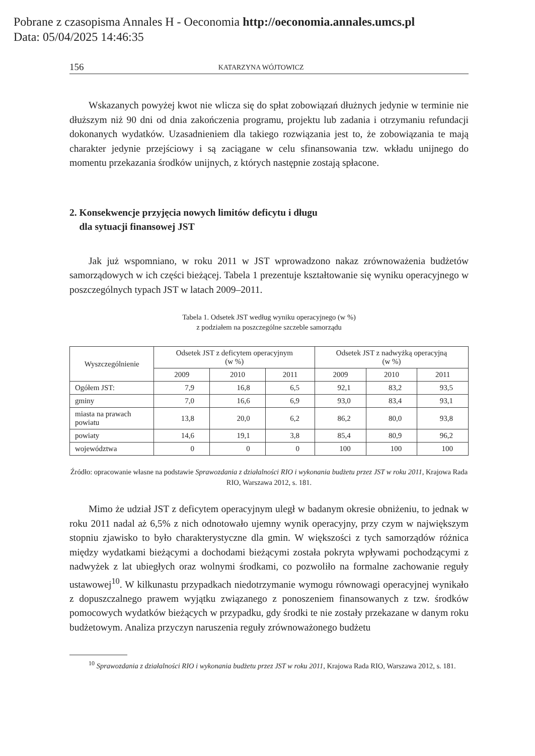Pobrane z czasopisma Annales H - Oeconomia http://oeconomia.annales.umcs.pl
Data: 05/04/2025 14:46:35
156 KATARZYNA WÓJTOWICZ
Wskazanych powyżej kwot nie wlicza się do spłat zobowiązań dłużnych jedynie w terminie nie dłuższym niż 90 dni od dnia zakończenia programu, projektu lub zadania i otrzymaniu refundacji dokonanych wydatków. Uzasadnieniem dla takiego rozwiązania jest to, że zobowiązania te mają charakter jedynie przejściowy i są zaciągane w celu sfinansowania tzw. wkładu unijnego do momentu przekazania środków unijnych, z których następnie zostają spłacone.
2. Konsekwencje przyjęcia nowych limitów deficytu i długu
dla sytuacji finansowej JST
Jak już wspomniano, w roku 2011 w JST wprowadzono nakaz zrównoważenia budżetów samorządowych w ich części bieżącej. Tabela 1 prezentuje kształtowanie się wyniku operacyjnego w poszczególnych typach JST w latach 2009–2011.
Tabela 1. Odsetek JST według wyniku operacyjnego (w %)
z podziałem na poszczególne szczeble samorządu
| Wyszczególnienie | Odsetek JST z deficytem operacyjnym (w %) | | | Odsetek JST z nadwyżką operacyjną (w %) | | |
| --- | --- | --- | --- | --- | --- | --- |
| | 2009 | 2010 | 2011 | 2009 | 2010 | 2011 |
| Ogółem JST: | 7,9 | 16,8 | 6,5 | 92,1 | 83,2 | 93,5 |
| gminy | 7,0 | 16,6 | 6,9 | 93,0 | 83,4 | 93,1 |
| miasta na prawach powiatu | 13,8 | 20,0 | 6,2 | 86,2 | 80,0 | 93,8 |
| powiaty | 14,6 | 19,1 | 3,8 | 85,4 | 80,9 | 96,2 |
| województwa | 0 | 0 | 0 | 100 | 100 | 100 |
Źródło: opracowanie własne na podstawie Sprawozdania z działalności RIO i wykonania budżetu przez JST w roku 2011, Krajowa Rada RIO, Warszawa 2012, s. 181.
Mimo że udział JST z deficytem operacyjnym uległ w badanym okresie obniżeniu, to jednak w roku 2011 nadal aż 6,5% z nich odnotowało ujemny wynik operacyjny, przy czym w największym stopniu zjawisko to było charakterystyczne dla gmin. W większości z tych samorządów różnica między wydatkami bieżącymi a dochodami bieżącymi została pokryta wpływami pochodzącymi z nadwyżek z lat ubiegłych oraz wolnymi środkami, co pozwoliło na formalne zachowanie reguły ustawowej<sup>10</sup>. W kilkunastu przypadkach niedotrzymanie wymogu równowagi operacyjnej wynikało z dopuszczalnego prawem wyjątku związanego z ponoszeniem finansowanych z tzw. środków pomocowych wydatków bieżących w przypadku, gdy środki te nie zostały przekazane w danym roku budżetowym. Analiza przyczyn naruszenia reguły zrównoważonego budżetu
<sup>10</sup> Sprawozdania z działalności RIO i wykonania budżetu przez JST w roku 2011, Krajowa Rada RIO, Warszawa 2012, s. 181.